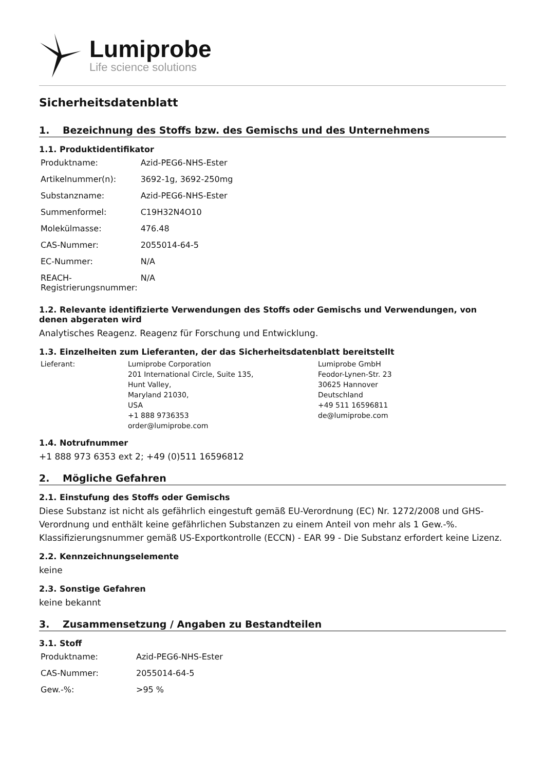Lumiprobe
Life science solutions
Sicherheitsdatenblatt
1. Bezeichnung des Stoffs bzw. des Gemischs und des Unternehmens
1.1. Produktidentifikator
| Produktname: | Azid-PEG6-NHS-Ester |
| Artikelnummer(n): | 3692-1g, 3692-250mg |
| Substanzname: | Azid-PEG6-NHS-Ester |
| Summenformel: | C19H32N4O10 |
| Molekülmasse: | 476.48 |
| CAS-Nummer: | 2055014-64-5 |
| EC-Nummer: | N/A |
| REACH-Registrierungsnummer: | N/A |
1.2. Relevante identifizierte Verwendungen des Stoffs oder Gemischs und Verwendungen, von denen abgeraten wird
Analytisches Reagenz. Reagenz für Forschung und Entwicklung.
1.3. Einzelheiten zum Lieferanten, der das Sicherheitsdatenblatt bereitstellt
| Lieferant: | Lumiprobe Corporation 201 International Circle, Suite 135, Hunt Valley, Maryland 21030, USA +1 888 9736353 order@lumiprobe.com | Lumiprobe GmbH Feodor-Lynen-Str. 23 30625 Hannover Deutschland +49 511 16596811 de@lumiprobe.com |
1.4. Notrufnummer
+1 888 973 6353 ext 2; +49 (0)511 16596812
2. Mögliche Gefahren
2.1. Einstufung des Stoffs oder Gemischs
Diese Substanz ist nicht als gefährlich eingestuft gemäß EU-Verordnung (EC) Nr. 1272/2008 und GHS-Verordnung und enthält keine gefährlichen Substanzen zu einem Anteil von mehr als 1 Gew.-%. Klassifizierungsnummer gemäß US-Exportkontrolle (ECCN) - EAR 99 - Die Substanz erfordert keine Lizenz.
2.2. Kennzeichnungselemente
keine
2.3. Sonstige Gefahren
keine bekannt
3. Zusammensetzung / Angaben zu Bestandteilen
3.1. Stoff
| Produktname: | Azid-PEG6-NHS-Ester |
| CAS-Nummer: | 2055014-64-5 |
| Gew.-%: | >95 % |